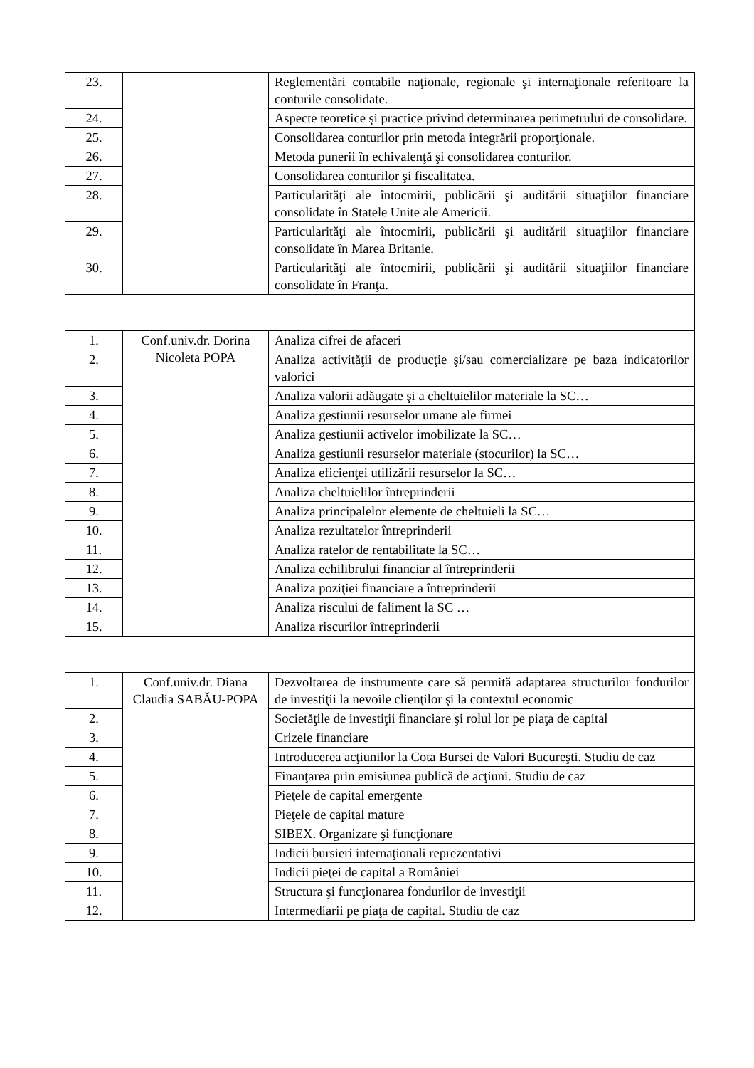| 23. | | Reglementări contabile naţionale, regionale şi internaţionale referitoare la conturile consolidate. |
| 24. | | Aspecte teoretice şi practice privind determinarea perimetrului de consolidare. |
| 25. | | Consolidarea conturilor prin metoda integrării proporţionale. |
| 26. | | Metoda punerii în echivalenţă şi consolidarea conturilor. |
| 27. | | Consolidarea conturilor şi fiscalitatea. |
| 28. | | Particularităţi ale întocmirii, publicării şi auditării situaţiilor financiare consolidate în Statele Unite ale Americii. |
| 29. | | Particularităţi ale întocmirii, publicării şi auditării situaţiilor financiare consolidate în Marea Britanie. |
| 30. | | Particularităţi ale întocmirii, publicării şi auditării situaţiilor financiare consolidate în Franţa. |
| 1. | Conf.univ.dr. Dorina Nicoleta POPA | Analiza cifrei de afaceri |
| 2. | | Analiza activităţii de producţie şi/sau comercializare pe baza indicatorilor valorici |
| 3. | | Analiza valorii adăugate şi a cheltuielilor materiale la SC… |
| 4. | | Analiza gestiunii resurselor umane ale firmei |
| 5. | | Analiza gestiunii activelor imobilizate la SC… |
| 6. | | Analiza gestiunii resurselor materiale (stocurilor) la SC… |
| 7. | | Analiza eficienţei utilizării resurselor la SC… |
| 8. | | Analiza cheltuielilor întreprinderii |
| 9. | | Analiza principalelor elemente de cheltuieli la SC… |
| 10. | | Analiza rezultatelor întreprinderii |
| 11. | | Analiza ratelor de rentabilitate la SC… |
| 12. | | Analiza echilibrului financiar al întreprinderii |
| 13. | | Analiza poziţiei financiare a întreprinderii |
| 14. | | Analiza riscului de faliment la SC … |
| 15. | | Analiza riscurilor întreprinderii |
| 1. | Conf.univ.dr. Diana Claudia SABĂU-POPA | Dezvoltarea de instrumente care să permită adaptarea structurilor fondurilor de investiţii la nevoile clienţilor şi la contextul economic |
| 2. | | Societăţile de investiţii financiare şi rolul lor pe piaţa de capital |
| 3. | | Crizele financiare |
| 4. | | Introducerea acţiunilor la Cota Bursei de Valori Bucureşti. Studiu de caz |
| 5. | | Finanţarea prin emisiunea publică de acţiuni. Studiu de caz |
| 6. | | Pieţele de capital emergente |
| 7. | | Pieţele de capital mature |
| 8. | | SIBEX. Organizare şi funcţionare |
| 9. | | Indicii bursieri internaţionali reprezentativi |
| 10. | | Indicii pieţei de capital a României |
| 11. | | Structura şi funcţionarea fondurilor de investiţii |
| 12. | | Intermediarii pe piaţa de capital. Studiu de caz |